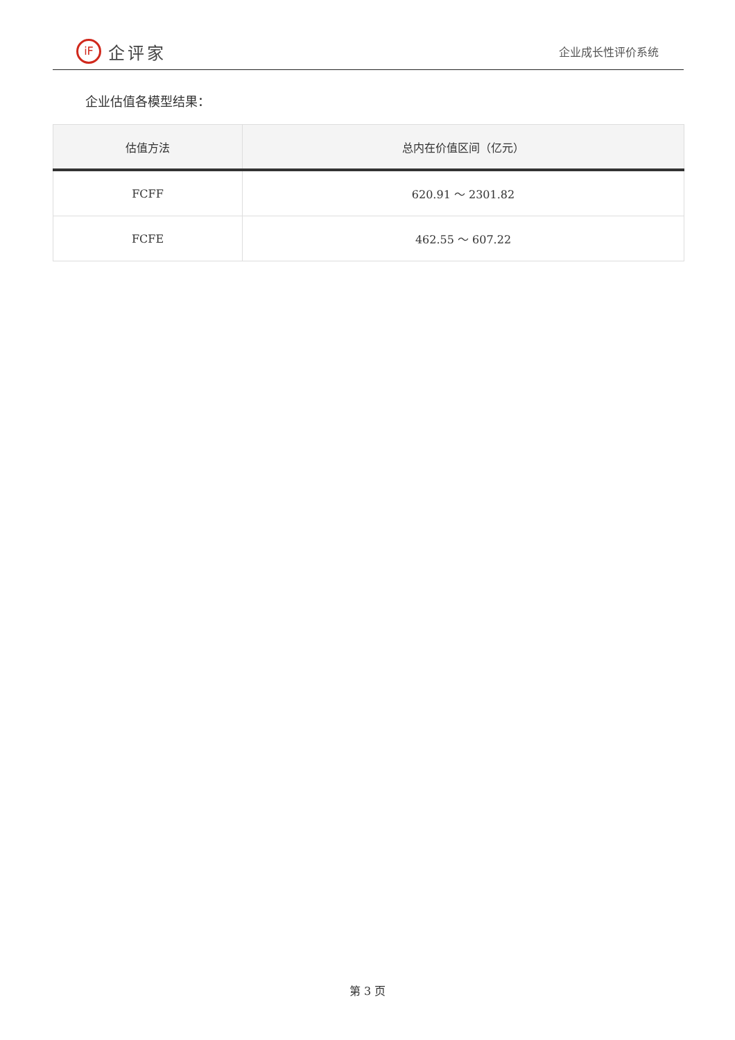iF
企评家
企业成长性评价系统
企业估值各模型结果：
| 估值方法 | 总内在价值区间（亿元） |
| --- | --- |
| FCFF | 620.91 ～ 2301.82 |
| FCFE | 462.55 ～ 607.22 |
第 3 页